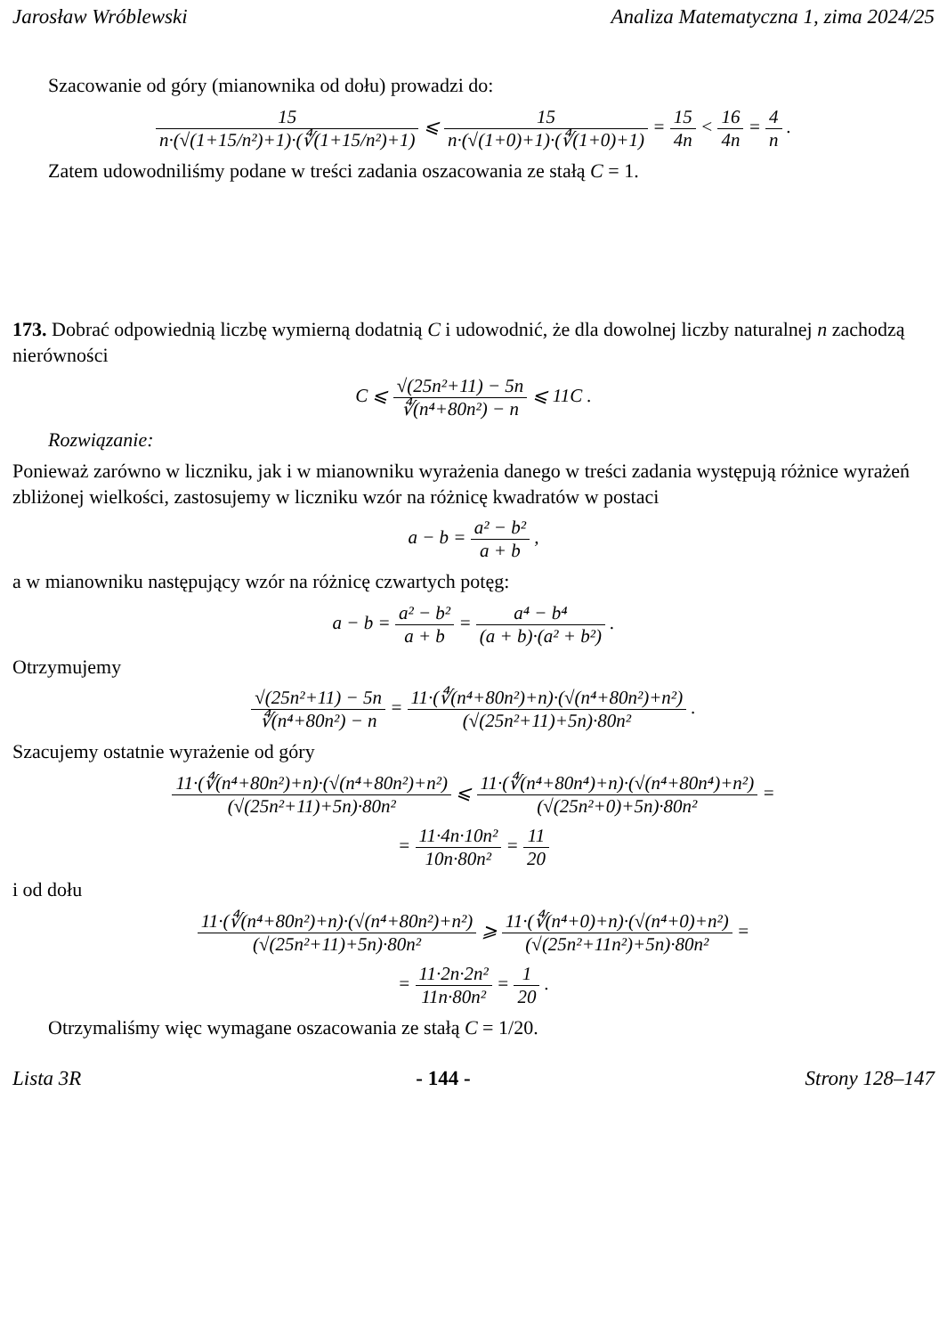Jarosław Wróblewski Analiza Matematyczna 1, zima 2024/25
Szacowanie od góry (mianownika od dołu) prowadzi do:
15 n·(√(1+15/n²)+1)·(∜(1+15/n²)+1) ⩽ 15 n·(√(1+0)+1)·(∜(1+0)+1) = 15 4n < 16 4n = 4 n .
Zatem udowodniliśmy podane w treści zadania oszacowania ze stałą C = 1.
173. Dobrać odpowiednią liczbę wymierną dodatnią C i udowodnić, że dla dowolnej liczby naturalnej n zachodzą nierówności
C ⩽ √(25n²+11) − 5n ∜(n⁴+80n²) − n ⩽ 11C .
Rozwiązanie:
Ponieważ zarówno w liczniku, jak i w mianowniku wyrażenia danego w treści zadania występują różnice wyrażeń zbliżonej wielkości, zastosujemy w liczniku wzór na różnicę kwadratów w postaci
a − b = a² − b² a + b ,
a w mianowniku następujący wzór na różnicę czwartych potęg:
a − b = a² − b² a + b = a⁴ − b⁴ (a + b)·(a² + b²) .
Otrzymujemy
√(25n²+11) − 5n ∜(n⁴+80n²) − n = 11·(∜(n⁴+80n²)+n)·(√(n⁴+80n²)+n²) (√(25n²+11)+5n)·80n² .
Szacujemy ostatnie wyrażenie od góry
11·(∜(n⁴+80n²)+n)·(√(n⁴+80n²)+n²) (√(25n²+11)+5n)·80n² ⩽ 11·(∜(n⁴+80n⁴)+n)·(√(n⁴+80n⁴)+n²) (√(25n²+0)+5n)·80n² =
= 11·4n·10n² 10n·80n² = 11 20
i od dołu
11·(∜(n⁴+80n²)+n)·(√(n⁴+80n²)+n²) (√(25n²+11)+5n)·80n² ⩾ 11·(∜(n⁴+0)+n)·(√(n⁴+0)+n²) (√(25n²+11n²)+5n)·80n² =
= 11·2n·2n² 11n·80n² = 1 20 .
Otrzymaliśmy więc wymagane oszacowania ze stałą C = 1/20.
Lista 3R - 144 - Strony 128–147